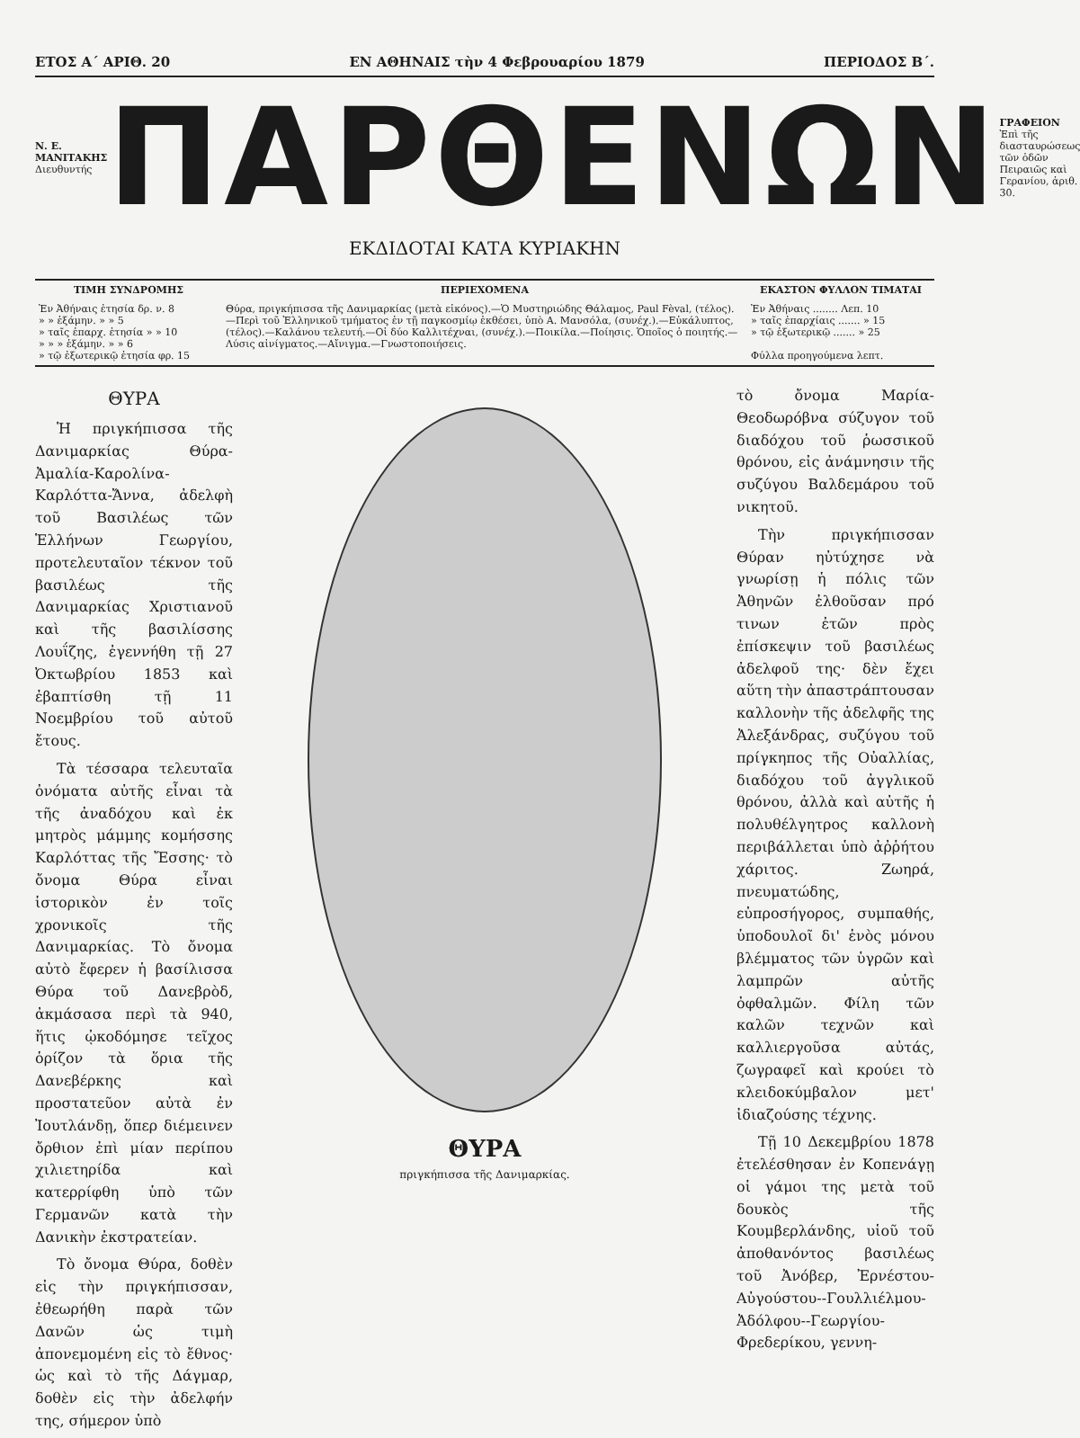ΕΤΟΣ Α΄ ΑΡΙΘ. 20 ΕΝ ΑΘΗΝΑΙΣ τὴν 4 Φεβρουαρίου 1879 ΠΕΡΙΟΔΟΣ Β΄.
Ν. Ε. ΜΑΝΙΤΑΚΗΣ
Διευθυντής
ΠΑΡΘΕΝΩΝ
ΓΡΑΦΕΙΟΝ
Ἐπὶ τῆς διασταυρώσεως τῶν ὁδῶν Πειραιῶς καὶ Γερανίου, ἀριθ. 30.
ΕΚΔΙΔΟΤΑΙ ΚΑΤΑ ΚΥΡΙΑΚΗΝ
| ΤΙΜΗ ΣΥΝΔΡΟΜΗΣ | ΠΕΡΙΕΧΟΜΕΝΑ | ΕΚΑΣΤΟΝ ΦΥΛΛΟΝ ΤΙΜΑΤΑΙ |
| --- | --- | --- |
| Ἐν Ἀθήναις ἐτησία δρ. ν. 8 » » ἑξάμην. » » 5 » ταῖς ἐπαρχ. ἐτησία » » 10 » » » ἑξάμην. » » 6 » τῷ ἐξωτερικῷ ἐτησία φρ. 15 | Θύρα, πριγκήπισσα τῆς Δανιμαρκίας (μετὰ εἰκόνος).—Ὁ Μυστηριώδης Θάλαμος, Paul Fèval, (τέλος).—Περὶ τοῦ Ἑλληνικοῦ τμήματος ἐν τῇ παγκοσμίῳ ἐκθέσει, ὑπὸ Α. Μανσόλα, (συνέχ.).—Εὐκάλυπτος, (τέλος).—Καλάνου τελευτή.—Οἱ δύο Καλλιτέχναι, (συνέχ.).—Ποικίλα.—Ποίησις. Ὁποῖος ὁ ποιητής.—Λύσις αἰνίγματος.—Αἴνιγμα.—Γνωστοποιήσεις. | Ἐν Ἀθήναις ........ Λεπ. 10 » ταῖς ἐπαρχίαις ....... » 15 » τῷ ἐξωτερικῷ ....... » 25 Φύλλα προηγούμενα λεπτ. |
ΘΥΡΑ
Ἡ πριγκήπισσα τῆς Δανιμαρκίας Θύρα-Ἀμαλία-Καρολίνα-Καρλόττα-Ἄννα, ἀδελφὴ τοῦ Βασιλέως τῶν Ἑλλήνων Γεωργίου, προτελευταῖον τέκνον τοῦ βασιλέως τῆς Δανιμαρκίας Χριστιανοῦ καὶ τῆς βασιλίσσης Λουΐζης, ἐγεννήθη τῇ 27 Ὀκτωβρίου 1853 καὶ ἐβαπτίσθη τῇ 11 Νοεμβρίου τοῦ αὐτοῦ ἔτους.
Τὰ τέσσαρα τελευταῖα ὀνόματα αὐτῆς εἶναι τὰ τῆς ἀναδόχου καὶ ἐκ μητρὸς μάμμης κομήσσης Καρλόττας τῆς Ἔσσης· τὸ ὄνομα Θύρα εἶναι ἱστορικὸν ἐν τοῖς χρονικοῖς τῆς Δανιμαρκίας. Τὸ ὄνομα αὐτὸ ἔφερεν ἡ βασίλισσα Θύρα τοῦ Δανεβρὸδ, ἀκμάσασα περὶ τὰ 940, ἥτις ᾠκοδόμησε τεῖχος ὁρίζον τὰ ὅρια τῆς Δανεβέρκης καὶ προστατεῦον αὐτὰ ἐν Ἰουτλάνδῃ, ὅπερ διέμεινεν ὄρθιον ἐπὶ μίαν περίπου χιλιετηρίδα καὶ κατερρίφθη ὑπὸ τῶν Γερμανῶν κατὰ τὴν Δανικὴν ἐκστρατείαν.
Τὸ ὄνομα Θύρα, δοθὲν εἰς τὴν πριγκήπισσαν, ἐθεωρήθη παρὰ τῶν Δανῶν ὡς τιμὴ ἀπονεμομένη εἰς τὸ ἔθνος· ὡς καὶ τὸ τῆς Δάγμαρ, δοθὲν εἰς τὴν ἀδελφήν της, σήμερον ὑπὸ
ΘΥΡΑ
πριγκήπισσα τῆς Δανιμαρκίας.
τὸ ὄνομα Μαρία-Θεοδωρόβνα σύζυγον τοῦ διαδόχου τοῦ ῥωσσικοῦ θρόνου, εἰς ἀνάμνησιν τῆς συζύγου Βαλδεμάρου τοῦ νικητοῦ.
Τὴν πριγκήπισσαν Θύραν ηὐτύχησε νὰ γνωρίσῃ ἡ πόλις τῶν Ἀθηνῶν ἐλθοῦσαν πρό τινων ἐτῶν πρὸς ἐπίσκεψιν τοῦ βασιλέως ἀδελφοῦ της· δὲν ἔχει αὕτη τὴν ἀπαστράπτουσαν καλλονὴν τῆς ἀδελφῆς της Ἀλεξάνδρας, συζύγου τοῦ πρίγκηπος τῆς Οὐαλλίας, διαδόχου τοῦ ἀγγλικοῦ θρόνου, ἀλλὰ καὶ αὐτῆς ἡ πολυθέλγητρος καλλονὴ περιβάλλεται ὑπὸ ἀῤῥήτου χάριτος. Ζωηρά, πνευματώδης, εὐπροσήγορος, συμπαθής, ὑποδουλοῖ δι' ἑνὸς μόνου βλέμματος τῶν ὑγρῶν καὶ λαμπρῶν αὐτῆς ὀφθαλμῶν. Φίλη τῶν καλῶν τεχνῶν καὶ καλλιεργοῦσα αὐτάς, ζωγραφεῖ καὶ κρούει τὸ κλειδοκύμβαλον μετ' ἰδιαζούσης τέχνης.
Τῇ 10 Δεκεμβρίου 1878 ἐτελέσθησαν ἐν Κοπενάγῃ οἱ γάμοι της μετὰ τοῦ δουκὸς τῆς Κουμβερλάνδης, υἱοῦ τοῦ ἀποθανόντος βασιλέως τοῦ Ἀνόβερ, Ἐρνέστου-Αὐγούστου--Γουλλιέλμου-Ἀδόλφου--Γεωργίου-Φρεδερίκου, γεννη-